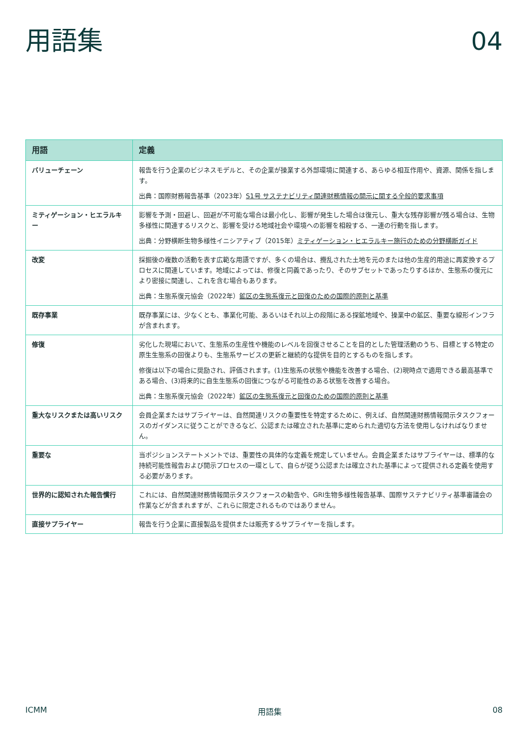用語集
04
| 用語 | 定義 |
| --- | --- |
| バリューチェーン | 報告を行う企業のビジネスモデルと、その企業が操業する外部環境に関連する、あらゆる相互作用や、資源、関係を指します。 出典：国際財務報告基準（2023年） S1号 サステナビリティ関連財務情報の開示に関する全般的要求事項 |
| ミティゲーション・ヒエラルキー | 影響を予測・回避し、回避が不可能な場合は最小化し、影響が発生した場合は復元し、重大な残存影響が残る場合は、生物多様性に関連するリスクと、影響を受ける地域社会や環境への影響を相殺する、一連の行動を指します。 出典：分野横断生物多様性イニシアティブ（2015年） ミティゲーション・ヒエラルキー施行のための分野横断ガイド |
| 改変 | 採掘後の複数の活動を表す広範な用語ですが、多くの場合は、攪乱された土地を元のまたは他の生産的用途に再変換するプロセスに関連しています。地域によっては、修復と同義であったり、そのサブセットであったりするほか、生態系の復元により密接に関連し、これを含む場合もあります。 出典：生態系復元協会（2022年） 鉱区の生態系復元と回復のための国際的原則と基準 |
| 既存事業 | 既存事業には、少なくとも、事業化可能、あるいはそれ以上の段階にある探鉱地域や、操業中の鉱区、重要な線形インフラが含まれます。 |
| 修復 | 劣化した現場において、生態系の生産性や機能のレベルを回復させることを目的とした管理活動のうち、目標とする特定の原生生態系の回復よりも、生態系サービスの更新と継続的な提供を目的とするものを指します。 修復は以下の場合に奨励され、評価されます。(1)生態系の状態や機能を改善する場合、(2)現時点で適用できる最高基準である場合、(3)将来的に自生生態系の回復につながる可能性のある状態を改善する場合。 出典：生態系復元協会（2022年） 鉱区の生態系復元と回復のための国際的原則と基準 |
| 重大なリスクまたは高いリスク | 会員企業またはサプライヤーは、自然関連リスクの重要性を特定するために、例えば、自然関連財務情報開示タスクフォースのガイダンスに従うことができるなど、公認または確立された基準に定められた適切な方法を使用しなければなりません。 |
| 重要な | 当ポジションステートメントでは、重要性の具体的な定義を規定していません。会員企業またはサプライヤーは、標準的な持続可能性報告および開示プロセスの一環として、自らが従う公認または確立された基準によって提供される定義を使用する必要があります。 |
| 世界的に認知された報告慣行 | これには、自然関連財務情報開示タスクフォースの勧告や、GRI生物多様性報告基準、国際サステナビリティ基準審議会の作業などが含まれますが、これらに限定されるものではありません。 |
| 直接サプライヤー | 報告を行う企業に直接製品を提供または販売するサプライヤーを指します。 |
ICMM 用語集 08